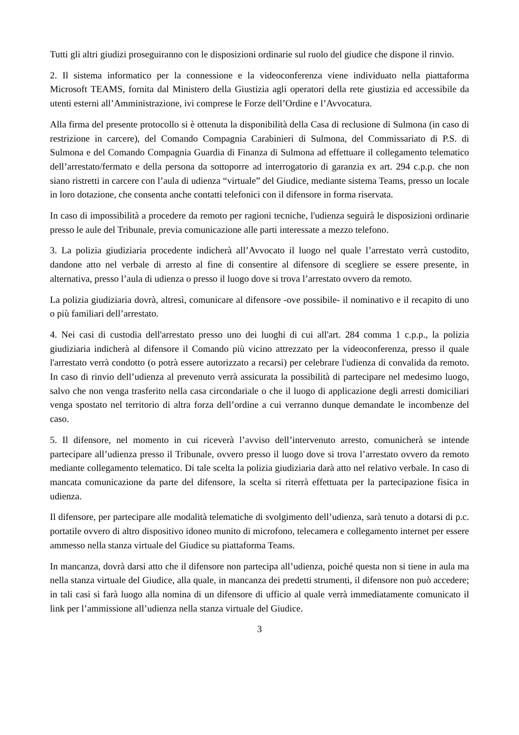Tutti gli altri giudizi proseguiranno con le disposizioni ordinarie sul ruolo del giudice che dispone il rinvio.
2. Il sistema informatico per la connessione e la videoconferenza viene individuato nella piattaforma Microsoft TEAMS, fornita dal Ministero della Giustizia agli operatori della rete giustizia ed accessibile da utenti esterni all’Amministrazione, ivi comprese le Forze dell’Ordine e l’Avvocatura.
Alla firma del presente protocollo si è ottenuta la disponibilità della Casa di reclusione di Sulmona (in caso di restrizione in carcere), del Comando Compagnia Carabinieri di Sulmona, del Commissariato di P.S. di Sulmona e del Comando Compagnia Guardia di Finanza di Sulmona ad effettuare il collegamento telematico dell’arrestato/fermato e della persona da sottoporre ad interrogatorio di garanzia ex art. 294 c.p.p. che non siano ristretti in carcere con l’aula di udienza “virtuale” del Giudice, mediante sistema Teams, presso un locale in loro dotazione, che consenta anche contatti telefonici con il difensore in forma riservata.
In caso di impossibilità a procedere da remoto per ragioni tecniche, l'udienza seguirà le disposizioni ordinarie presso le aule del Tribunale, previa comunicazione alle parti interessate a mezzo telefono.
3. La polizia giudiziaria procedente indicherà all’Avvocato il luogo nel quale l’arrestato verrà custodito, dandone atto nel verbale di arresto al fine di consentire al difensore di scegliere se essere presente, in alternativa, presso l’aula di udienza o presso il luogo dove si trova l’arrestato ovvero da remoto.
La polizia giudiziaria dovrà, altresì, comunicare al difensore -ove possibile- il nominativo e il recapito di uno o più familiari dell’arrestato.
4. Nei casi di custodia dell'arrestato presso uno dei luoghi di cui all'art. 284 comma 1 c.p.p., la polizia giudiziaria indicherà al difensore il Comando più vicino attrezzato per la videoconferenza, presso il quale l'arrestato verrà condotto (o potrà essere autorizzato a recarsi) per celebrare l'udienza di convalida da remoto. In caso di rinvio dell’udienza al prevenuto verrà assicurata la possibilità di partecipare nel medesimo luogo, salvo che non venga trasferito nella casa circondariale o che il luogo di applicazione degli arresti domiciliari venga spostato nel territorio di altra forza dell’ordine a cui verranno dunque demandate le incombenze del caso.
5. Il difensore, nel momento in cui riceverà l’avviso dell’intervenuto arresto, comunicherà se intende partecipare all’udienza presso il Tribunale, ovvero presso il luogo dove si trova l’arrestato ovvero da remoto mediante collegamento telematico. Di tale scelta la polizia giudiziaria darà atto nel relativo verbale. In caso di mancata comunicazione da parte del difensore, la scelta si riterrà effettuata per la partecipazione fisica in udienza.
Il difensore, per partecipare alle modalità telematiche di svolgimento dell’udienza, sarà tenuto a dotarsi di p.c. portatile ovvero di altro dispositivo idoneo munito di microfono, telecamera e collegamento internet per essere ammesso nella stanza virtuale del Giudice su piattaforma Teams.
In mancanza, dovrà darsi atto che il difensore non partecipa all’udienza, poiché questa non si tiene in aula ma nella stanza virtuale del Giudice, alla quale, in mancanza dei predetti strumenti, il difensore non può accedere; in tali casi si farà luogo alla nomina di un difensore di ufficio al quale verrà immediatamente comunicato il link per l’ammissione all’udienza nella stanza virtuale del Giudice.
3